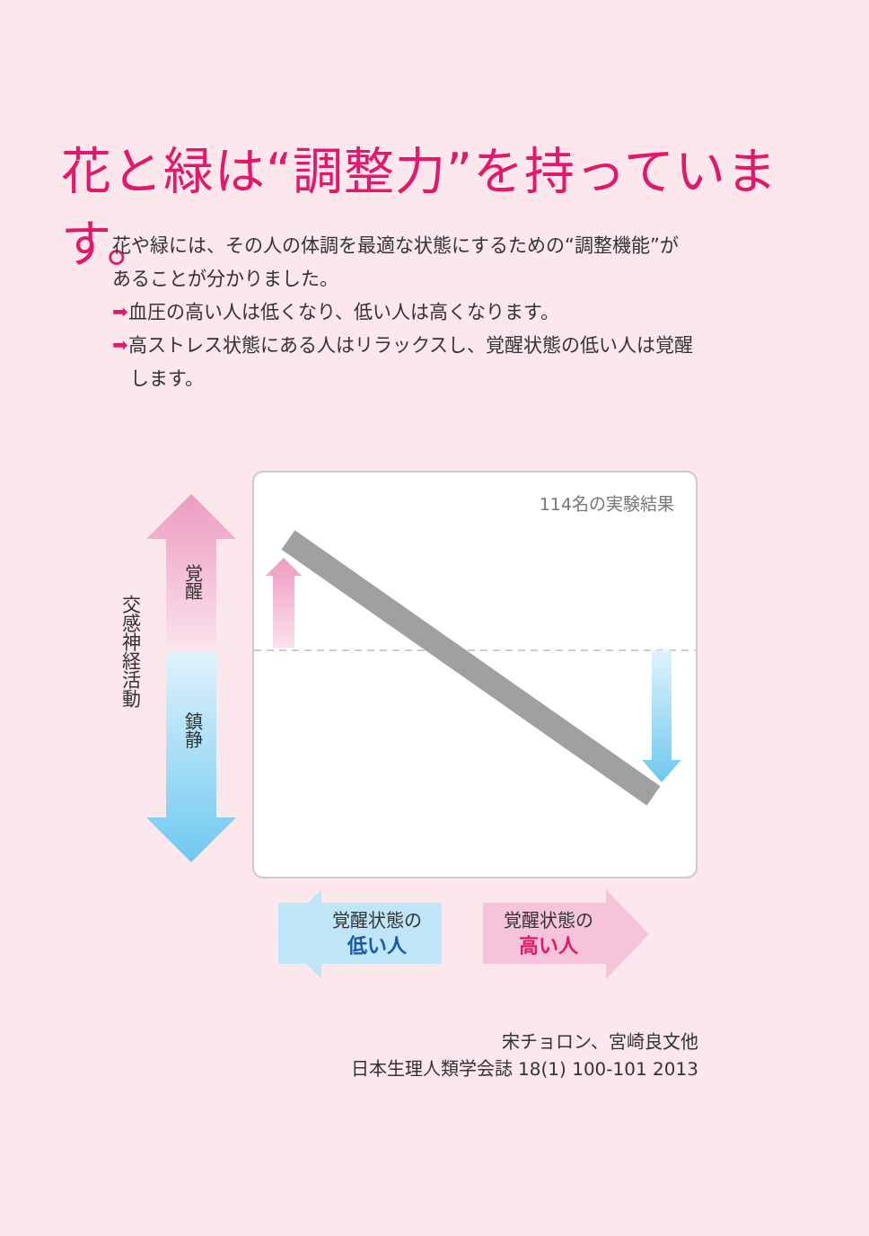花と緑は“調整力”を持っています。
花や緑には、その人の体調を最適な状態にするための“調整機能”が
あることが分かりました。
➡血圧の高い人は低くなり、低い人は高くなります。
➡高ストレス状態にある人はリラックスし、覚醒状態の低い人は覚醒
します。
交感神経活動
覚醒
鎮静
114名の実験結果
覚醒状態の
低い人
覚醒状態の
高い人
宋チョロン、宮崎良文他
日本生理人類学会誌 18(1) 100-101 2013